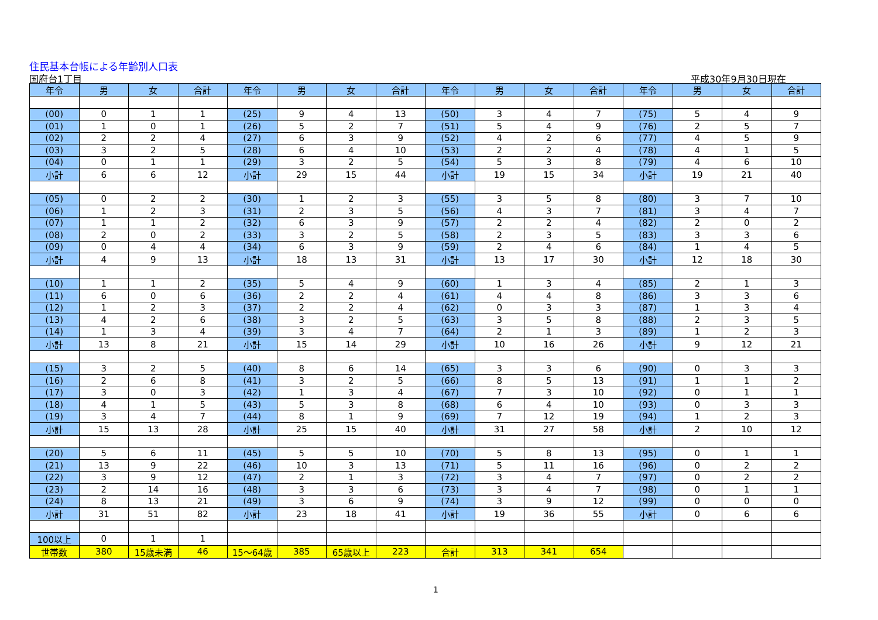住民基本台帳による年齢別人口表
国府台1丁目 平成30年9月30日現在
| 年令 | 男 | 女 | 合計 | 年令 | 男 | 女 | 合計 | 年令 | 男 | 女 | 合計 | 年令 | 男 | 女 | 合計 |
| --- | --- | --- | --- | --- | --- | --- | --- | --- | --- | --- | --- | --- | --- | --- | --- |
| (00) | 0 | 1 | 1 | (25) | 9 | 4 | 13 | (50) | 3 | 4 | 7 | (75) | 5 | 4 | 9 |
| (01) | 1 | 0 | 1 | (26) | 5 | 2 | 7 | (51) | 5 | 4 | 9 | (76) | 2 | 5 | 7 |
| (02) | 2 | 2 | 4 | (27) | 6 | 3 | 9 | (52) | 4 | 2 | 6 | (77) | 4 | 5 | 9 |
| (03) | 3 | 2 | 5 | (28) | 6 | 4 | 10 | (53) | 2 | 2 | 4 | (78) | 4 | 1 | 5 |
| (04) | 0 | 1 | 1 | (29) | 3 | 2 | 5 | (54) | 5 | 3 | 8 | (79) | 4 | 6 | 10 |
| 小計 | 6 | 6 | 12 | 小計 | 29 | 15 | 44 | 小計 | 19 | 15 | 34 | 小計 | 19 | 21 | 40 |
| (05) | 0 | 2 | 2 | (30) | 1 | 2 | 3 | (55) | 3 | 5 | 8 | (80) | 3 | 7 | 10 |
| (06) | 1 | 2 | 3 | (31) | 2 | 3 | 5 | (56) | 4 | 3 | 7 | (81) | 3 | 4 | 7 |
| (07) | 1 | 1 | 2 | (32) | 6 | 3 | 9 | (57) | 2 | 2 | 4 | (82) | 2 | 0 | 2 |
| (08) | 2 | 0 | 2 | (33) | 3 | 2 | 5 | (58) | 2 | 3 | 5 | (83) | 3 | 3 | 6 |
| (09) | 0 | 4 | 4 | (34) | 6 | 3 | 9 | (59) | 2 | 4 | 6 | (84) | 1 | 4 | 5 |
| 小計 | 4 | 9 | 13 | 小計 | 18 | 13 | 31 | 小計 | 13 | 17 | 30 | 小計 | 12 | 18 | 30 |
| (10) | 1 | 1 | 2 | (35) | 5 | 4 | 9 | (60) | 1 | 3 | 4 | (85) | 2 | 1 | 3 |
| (11) | 6 | 0 | 6 | (36) | 2 | 2 | 4 | (61) | 4 | 4 | 8 | (86) | 3 | 3 | 6 |
| (12) | 1 | 2 | 3 | (37) | 2 | 2 | 4 | (62) | 0 | 3 | 3 | (87) | 1 | 3 | 4 |
| (13) | 4 | 2 | 6 | (38) | 3 | 2 | 5 | (63) | 3 | 5 | 8 | (88) | 2 | 3 | 5 |
| (14) | 1 | 3 | 4 | (39) | 3 | 4 | 7 | (64) | 2 | 1 | 3 | (89) | 1 | 2 | 3 |
| 小計 | 13 | 8 | 21 | 小計 | 15 | 14 | 29 | 小計 | 10 | 16 | 26 | 小計 | 9 | 12 | 21 |
| (15) | 3 | 2 | 5 | (40) | 8 | 6 | 14 | (65) | 3 | 3 | 6 | (90) | 0 | 3 | 3 |
| (16) | 2 | 6 | 8 | (41) | 3 | 2 | 5 | (66) | 8 | 5 | 13 | (91) | 1 | 1 | 2 |
| (17) | 3 | 0 | 3 | (42) | 1 | 3 | 4 | (67) | 7 | 3 | 10 | (92) | 0 | 1 | 1 |
| (18) | 4 | 1 | 5 | (43) | 5 | 3 | 8 | (68) | 6 | 4 | 10 | (93) | 0 | 3 | 3 |
| (19) | 3 | 4 | 7 | (44) | 8 | 1 | 9 | (69) | 7 | 12 | 19 | (94) | 1 | 2 | 3 |
| 小計 | 15 | 13 | 28 | 小計 | 25 | 15 | 40 | 小計 | 31 | 27 | 58 | 小計 | 2 | 10 | 12 |
| (20) | 5 | 6 | 11 | (45) | 5 | 5 | 10 | (70) | 5 | 8 | 13 | (95) | 0 | 1 | 1 |
| (21) | 13 | 9 | 22 | (46) | 10 | 3 | 13 | (71) | 5 | 11 | 16 | (96) | 0 | 2 | 2 |
| (22) | 3 | 9 | 12 | (47) | 2 | 1 | 3 | (72) | 3 | 4 | 7 | (97) | 0 | 2 | 2 |
| (23) | 2 | 14 | 16 | (48) | 3 | 3 | 6 | (73) | 3 | 4 | 7 | (98) | 0 | 1 | 1 |
| (24) | 8 | 13 | 21 | (49) | 3 | 6 | 9 | (74) | 3 | 9 | 12 | (99) | 0 | 0 | 0 |
| 小計 | 31 | 51 | 82 | 小計 | 23 | 18 | 41 | 小計 | 19 | 36 | 55 | 小計 | 0 | 6 | 6 |
| 100以上 | 0 | 1 | 1 | | | | | | | | | | | | |
| 世帯数 | 380 | 15歳未満 | 46 | 15～64歳 | 385 | 65歳以上 | 223 | 合計 | 313 | 341 | 654 | | | | |
1